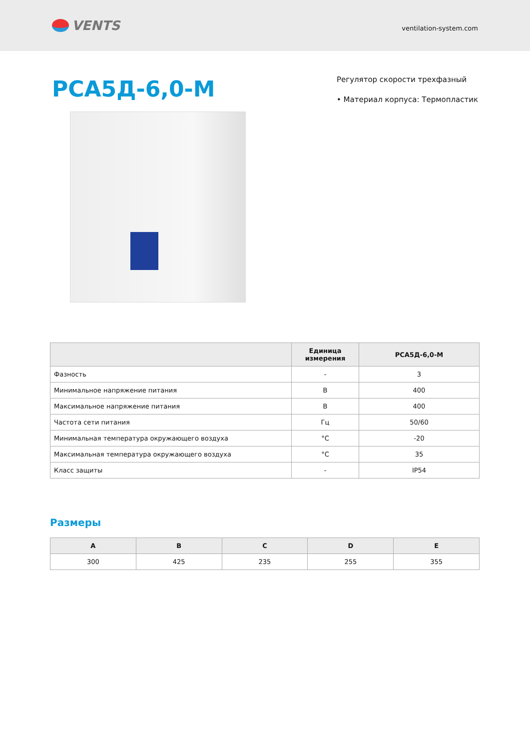VENTS
ventilation-system.com
РСА5Д-6,0-М
Регулятор скорости трехфазный
• Материал корпуса: Термопластик
| | Единица измерения | РСА5Д-6,0-М |
| --- | --- | --- |
| Фазность | - | 3 |
| Минимальное напряжение питания | В | 400 |
| Максимальное напряжение питания | В | 400 |
| Частота сети питания | Гц | 50/60 |
| Минимальная температура окружающего воздуха | °C | -20 |
| Максимальная температура окружающего воздуха | °C | 35 |
| Класс защиты | - | IP54 |
Размеры
| A | B | C | D | E |
| --- | --- | --- | --- | --- |
| 300 | 425 | 235 | 255 | 355 |